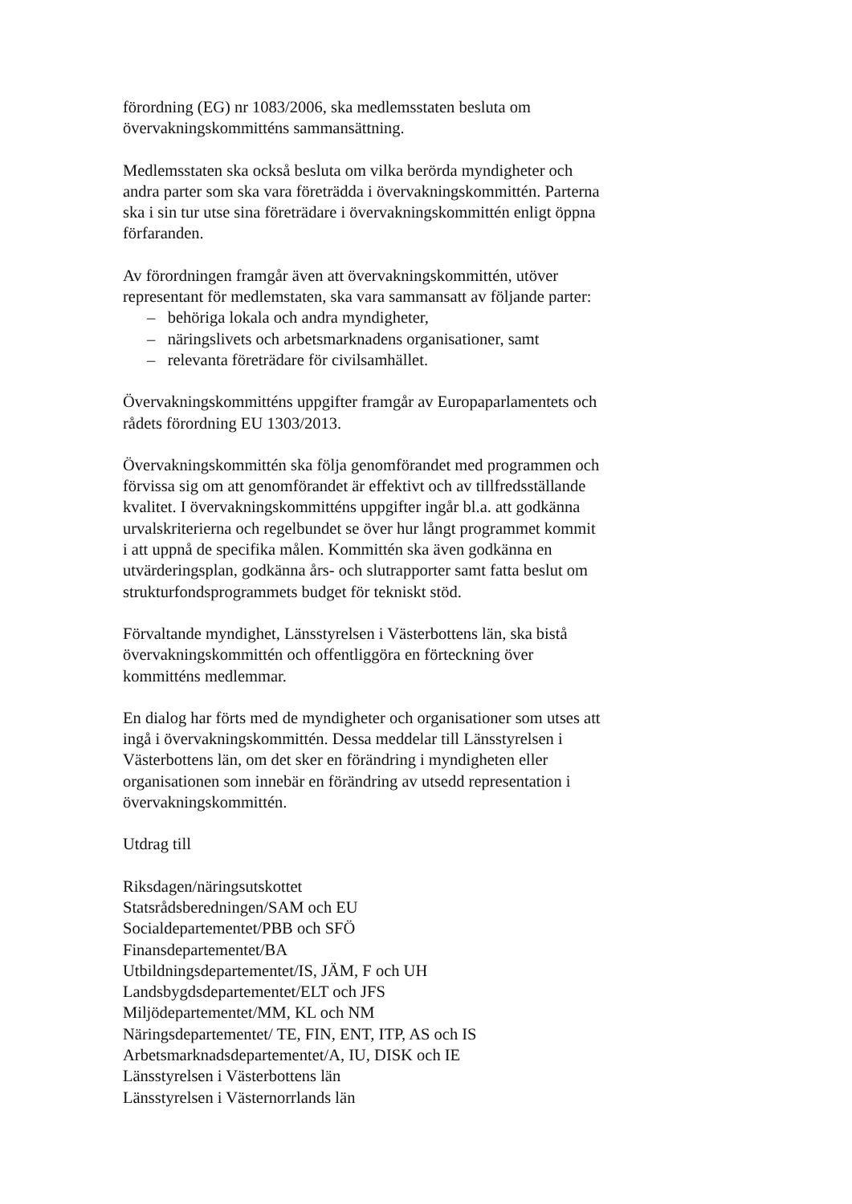förordning (EG) nr 1083/2006, ska medlemsstaten besluta om
övervakningskommitténs sammansättning.
Medlemsstaten ska också besluta om vilka berörda myndigheter och
andra parter som ska vara företrädda i övervakningskommittén. Parterna
ska i sin tur utse sina företrädare i övervakningskommittén enligt öppna
förfaranden.
Av förordningen framgår även att övervakningskommittén, utöver
representant för medlemstaten, ska vara sammansatt av följande parter:
– behöriga lokala och andra myndigheter,
– näringslivets och arbetsmarknadens organisationer, samt
– relevanta företrädare för civilsamhället.
Övervakningskommitténs uppgifter framgår av Europaparlamentets och
rådets förordning EU 1303/2013.
Övervakningskommittén ska följa genomförandet med programmen och
förvissa sig om att genomförandet är effektivt och av tillfredsställande
kvalitet. I övervakningskommitténs uppgifter ingår bl.a. att godkänna
urvalskriterierna och regelbundet se över hur långt programmet kommit
i att uppnå de specifika målen. Kommittén ska även godkänna en
utvärderingsplan, godkänna års- och slutrapporter samt fatta beslut om
strukturfondsprogrammets budget för tekniskt stöd.
Förvaltande myndighet, Länsstyrelsen i Västerbottens län, ska bistå
övervakningskommittén och offentliggöra en förteckning över
kommitténs medlemmar.
En dialog har förts med de myndigheter och organisationer som utses att
ingå i övervakningskommittén. Dessa meddelar till Länsstyrelsen i
Västerbottens län, om det sker en förändring i myndigheten eller
organisationen som innebär en förändring av utsedd representation i
övervakningskommittén.
Utdrag till
Riksdagen/näringsutskottet
Statsrådsberedningen/SAM och EU
Socialdepartementet/PBB och SFÖ
Finansdepartementet/BA
Utbildningsdepartementet/IS, JÄM, F och UH
Landsbygdsdepartementet/ELT och JFS
Miljödepartementet/MM, KL och NM
Näringsdepartementet/ TE, FIN, ENT, ITP, AS och IS
Arbetsmarknadsdepartementet/A, IU, DISK och IE
Länsstyrelsen i Västerbottens län
Länsstyrelsen i Västernorrlands län